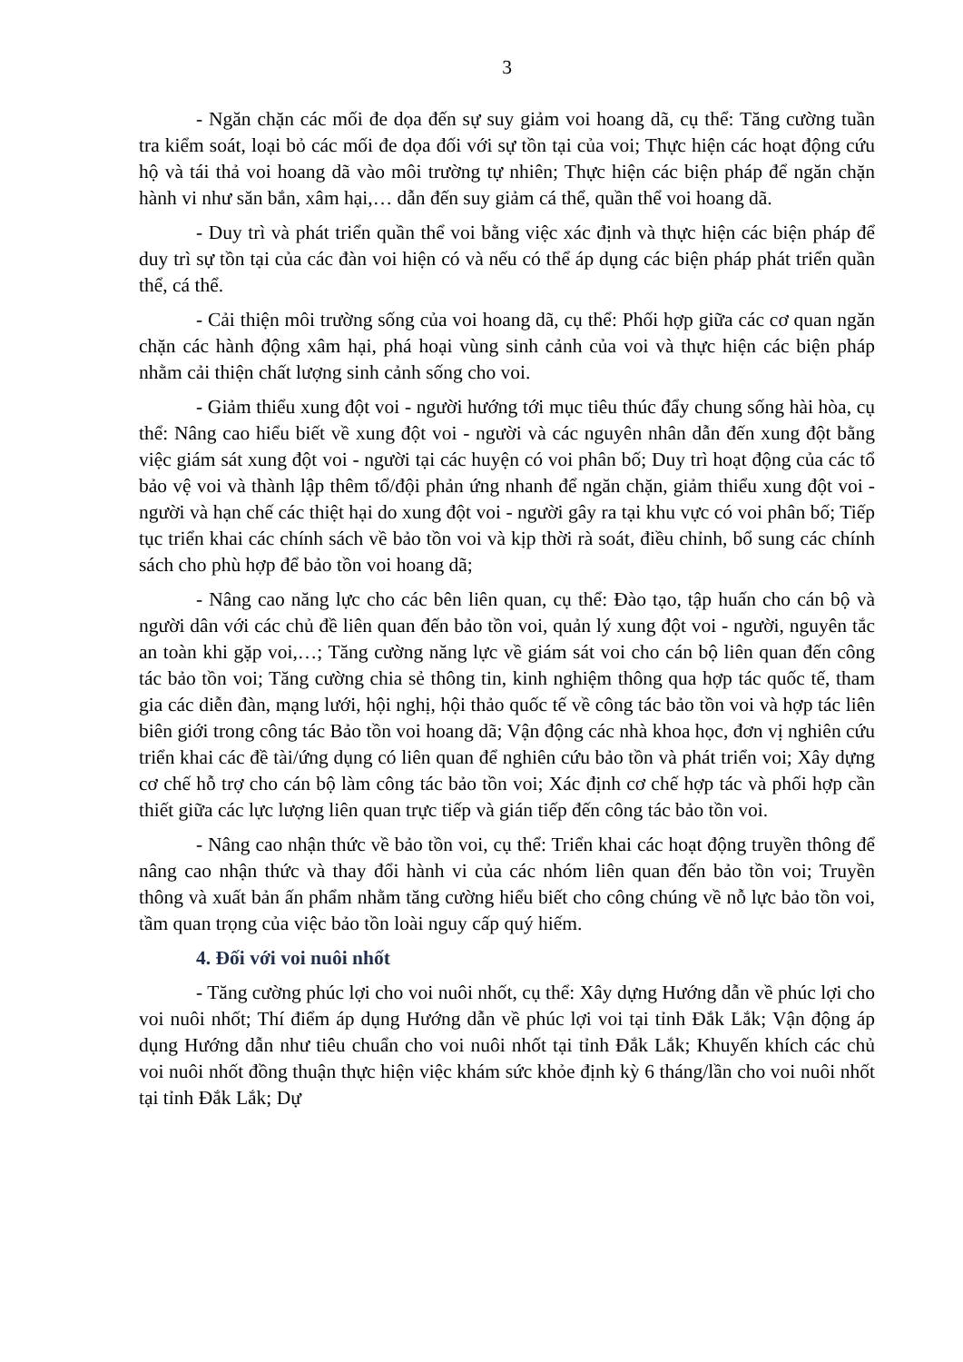3
- Ngăn chặn các mối đe dọa đến sự suy giảm voi hoang dã, cụ thể: Tăng cường tuần tra kiểm soát, loại bỏ các mối đe dọa đối với sự tồn tại của voi; Thực hiện các hoạt động cứu hộ và tái thả voi hoang dã vào môi trường tự nhiên; Thực hiện các biện pháp để ngăn chặn hành vi như săn bắn, xâm hại,… dẫn đến suy giảm cá thể, quần thể voi hoang dã.
- Duy trì và phát triển quần thể voi bằng việc xác định và thực hiện các biện pháp để duy trì sự tồn tại của các đàn voi hiện có và nếu có thể áp dụng các biện pháp phát triển quần thể, cá thể.
- Cải thiện môi trường sống của voi hoang dã, cụ thể: Phối hợp giữa các cơ quan ngăn chặn các hành động xâm hại, phá hoại vùng sinh cảnh của voi và thực hiện các biện pháp nhằm cải thiện chất lượng sinh cảnh sống cho voi.
- Giảm thiểu xung đột voi - người hướng tới mục tiêu thúc đẩy chung sống hài hòa, cụ thể: Nâng cao hiểu biết về xung đột voi - người và các nguyên nhân dẫn đến xung đột bằng việc giám sát xung đột voi - người tại các huyện có voi phân bố; Duy trì hoạt động của các tổ bảo vệ voi và thành lập thêm tổ/đội phản ứng nhanh để ngăn chặn, giảm thiểu xung đột voi - người và hạn chế các thiệt hại do xung đột voi - người gây ra tại khu vực có voi phân bố; Tiếp tục triển khai các chính sách về bảo tồn voi và kịp thời rà soát, điều chỉnh, bổ sung các chính sách cho phù hợp để bảo tồn voi hoang dã;
- Nâng cao năng lực cho các bên liên quan, cụ thể: Đào tạo, tập huấn cho cán bộ và người dân với các chủ đề liên quan đến bảo tồn voi, quản lý xung đột voi - người, nguyên tắc an toàn khi gặp voi,…; Tăng cường năng lực về giám sát voi cho cán bộ liên quan đến công tác bảo tồn voi; Tăng cường chia sẻ thông tin, kinh nghiệm thông qua hợp tác quốc tế, tham gia các diễn đàn, mạng lưới, hội nghị, hội thảo quốc tế về công tác bảo tồn voi và hợp tác liên biên giới trong công tác Bảo tồn voi hoang dã; Vận động các nhà khoa học, đơn vị nghiên cứu triển khai các đề tài/ứng dụng có liên quan để nghiên cứu bảo tồn và phát triển voi; Xây dựng cơ chế hỗ trợ cho cán bộ làm công tác bảo tồn voi; Xác định cơ chế hợp tác và phối hợp cần thiết giữa các lực lượng liên quan trực tiếp và gián tiếp đến công tác bảo tồn voi.
- Nâng cao nhận thức về bảo tồn voi, cụ thể: Triển khai các hoạt động truyền thông để nâng cao nhận thức và thay đổi hành vi của các nhóm liên quan đến bảo tồn voi; Truyền thông và xuất bản ấn phẩm nhằm tăng cường hiểu biết cho công chúng về nỗ lực bảo tồn voi, tầm quan trọng của việc bảo tồn loài nguy cấp quý hiếm.
4. Đối với voi nuôi nhốt
- Tăng cường phúc lợi cho voi nuôi nhốt, cụ thể: Xây dựng Hướng dẫn về phúc lợi cho voi nuôi nhốt; Thí điểm áp dụng Hướng dẫn về phúc lợi voi tại tỉnh Đắk Lắk; Vận động áp dụng Hướng dẫn như tiêu chuẩn cho voi nuôi nhốt tại tỉnh Đắk Lắk; Khuyến khích các chủ voi nuôi nhốt đồng thuận thực hiện việc khám sức khỏe định kỳ 6 tháng/lần cho voi nuôi nhốt tại tỉnh Đắk Lắk; Dự